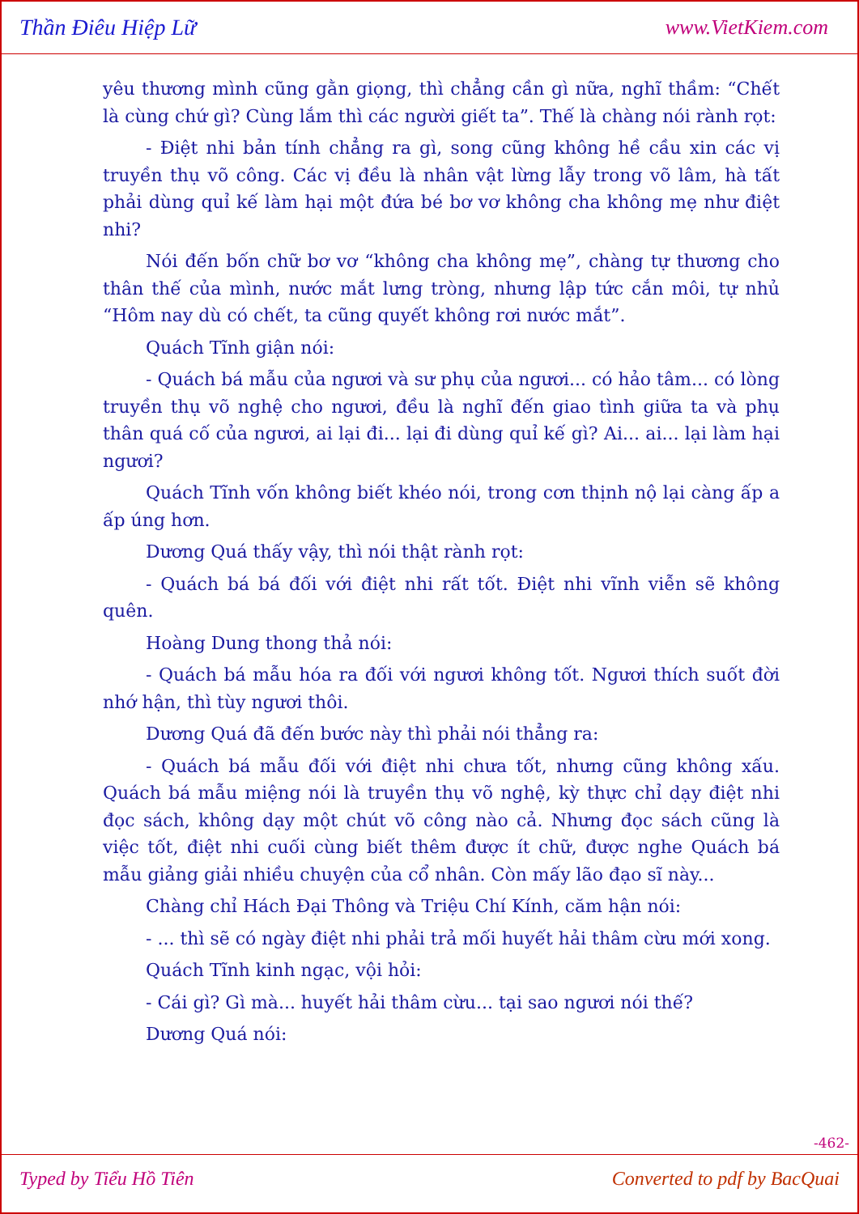Thần Điêu Hiệp Lữ www.VietKiem.com
yêu thương mình cũng gằn giọng, thì chẳng cần gì nữa, nghĩ thầm: “Chết là cùng chứ gì? Cùng lắm thì các người giết ta”. Thế là chàng nói rành rọt:
- Điệt nhi bản tính chẳng ra gì, song cũng không hề cầu xin các vị truyền thụ võ công. Các vị đều là nhân vật lừng lẫy trong võ lâm, hà tất phải dùng quỉ kế làm hại một đứa bé bơ vơ không cha không mẹ như điệt nhi?
Nói đến bốn chữ bơ vơ “không cha không mẹ”, chàng tự thương cho thân thế của mình, nước mắt lưng tròng, nhưng lập tức cắn môi, tự nhủ “Hôm nay dù có chết, ta cũng quyết không rơi nước mắt”.
Quách Tĩnh giận nói:
- Quách bá mẫu của ngươi và sư phụ của ngươi... có hảo tâm... có lòng truyền thụ võ nghệ cho ngươi, đều là nghĩ đến giao tình giữa ta và phụ thân quá cố của ngươi, ai lại đi... lại đi dùng quỉ kế gì? Ai... ai... lại làm hại ngươi?
Quách Tĩnh vốn không biết khéo nói, trong cơn thịnh nộ lại càng ấp a ấp úng hơn.
Dương Quá thấy vậy, thì nói thật rành rọt:
- Quách bá bá đối với điệt nhi rất tốt. Điệt nhi vĩnh viễn sẽ không quên.
Hoàng Dung thong thả nói:
- Quách bá mẫu hóa ra đối với ngươi không tốt. Ngươi thích suốt đời nhớ hận, thì tùy ngươi thôi.
Dương Quá đã đến bước này thì phải nói thẳng ra:
- Quách bá mẫu đối với điệt nhi chưa tốt, nhưng cũng không xấu. Quách bá mẫu miệng nói là truyền thụ võ nghệ, kỳ thực chỉ dạy điệt nhi đọc sách, không dạy một chút võ công nào cả. Nhưng đọc sách cũng là việc tốt, điệt nhi cuối cùng biết thêm được ít chữ, được nghe Quách bá mẫu giảng giải nhiều chuyện của cổ nhân. Còn mấy lão đạo sĩ này...
Chàng chỉ Hách Đại Thông và Triệu Chí Kính, căm hận nói:
- ... thì sẽ có ngày điệt nhi phải trả mối huyết hải thâm cừu mới xong.
Quách Tĩnh kinh ngạc, vội hỏi:
- Cái gì? Gì mà... huyết hải thâm cừu... tại sao ngươi nói thế?
Dương Quá nói:
-462-
Typed by Tiểu Hồ Tiên Converted to pdf by BacQuai